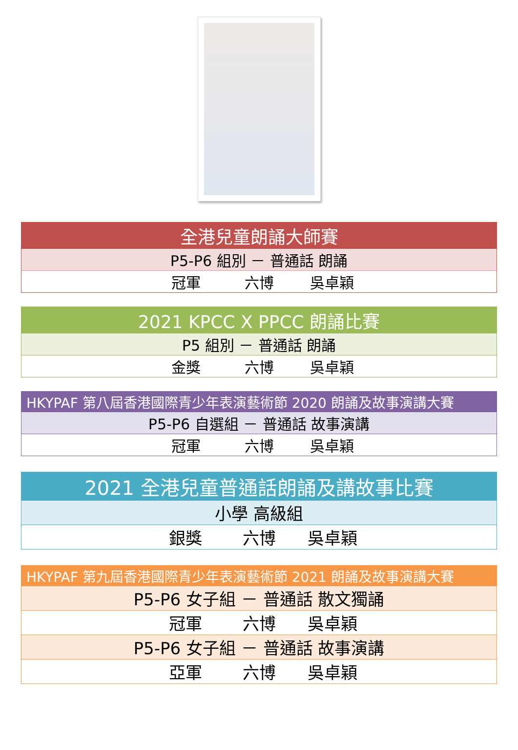| 全港兒童朗誦大師賽 |
| --- |
| P5-P6 組別 － 普通話 朗誦 |
| 冠軍 六博 吳卓穎 |
| 2021 KPCC X PPCC 朗誦比賽 |
| --- |
| P5 組別 － 普通話 朗誦 |
| 金獎 六博 吳卓穎 |
| HKYPAF 第八屆香港國際青少年表演藝術節 2020 朗誦及故事演講大賽 |
| --- |
| P5-P6 自選組 － 普通話 故事演講 |
| 冠軍 六博 吳卓穎 |
| 2021 全港兒童普通話朗誦及講故事比賽 |
| --- |
| 小學 高級組 |
| 銀獎 六博 吳卓穎 |
| HKYPAF 第九屆香港國際青少年表演藝術節 2021 朗誦及故事演講大賽 |
| --- |
| P5-P6 女子組 － 普通話 散文獨誦 |
| 冠軍 六博 吳卓穎 |
| P5-P6 女子組 － 普通話 故事演講 |
| 亞軍 六博 吳卓穎 |